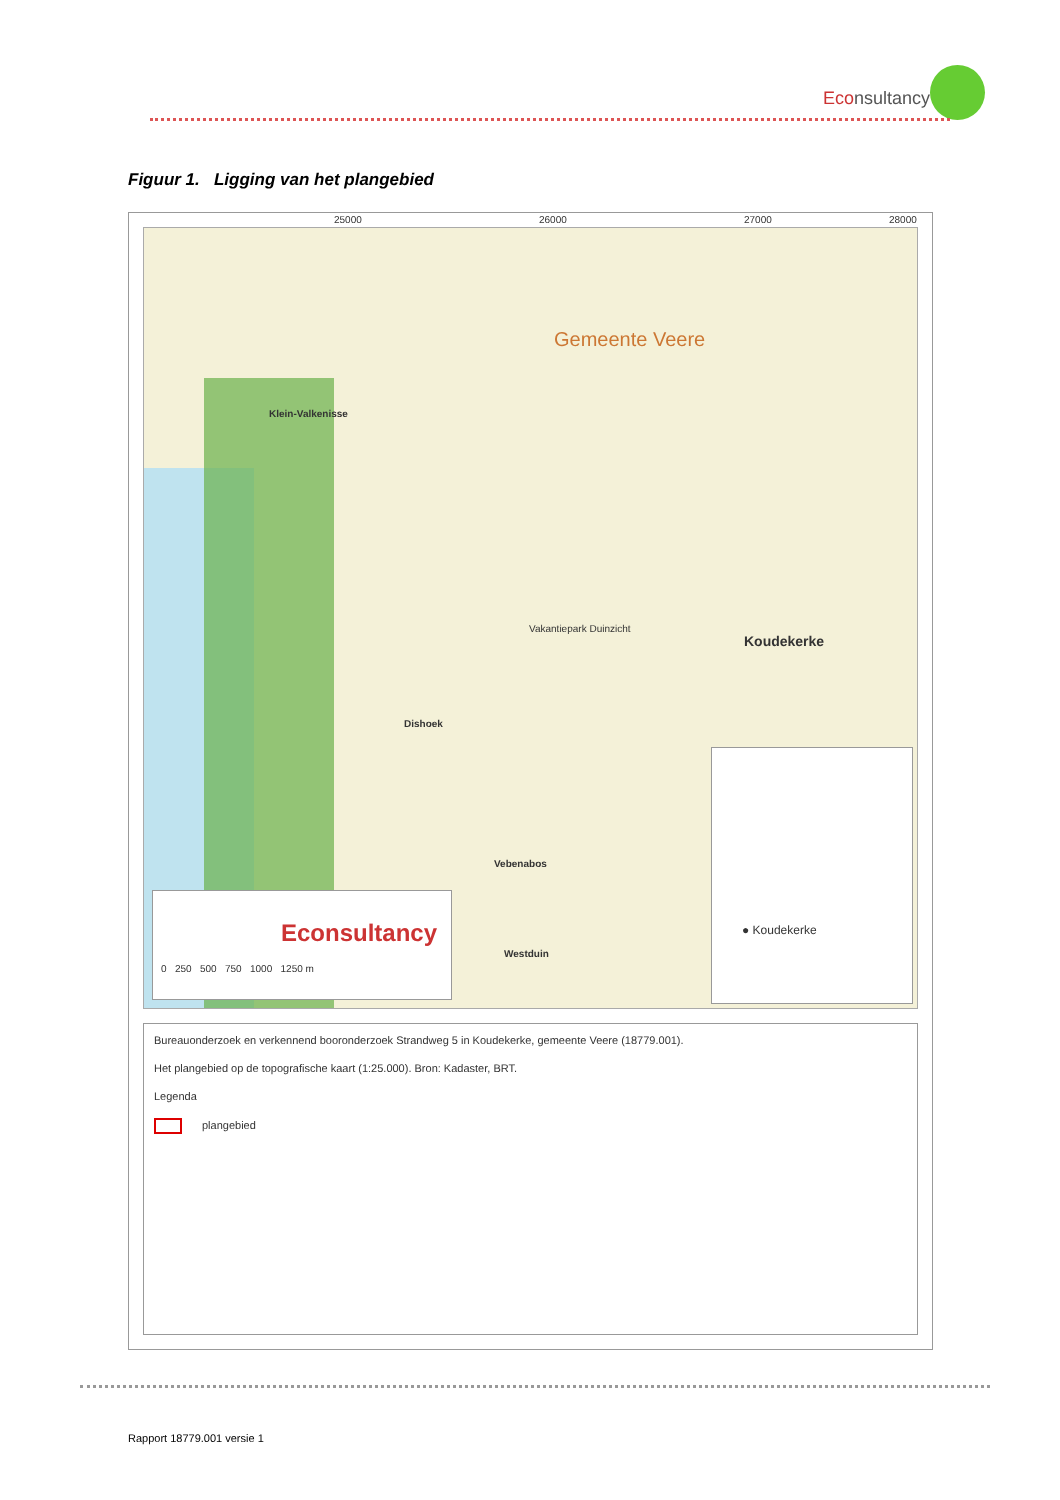Econsultancy
Figuur 1. Ligging van het plangebied
25000 26000 27000 28000
Gemeente Veere
Klein-Valkenisse
Koudekerke
Vakantiepark Duinzicht
Dishoek
Vebenabos
Westduin
Econsultancy
0 250 500 750 1000 1250 m
● Koudekerke
Bureauonderzoek en verkennend booronderzoek Strandweg 5 in Koudekerke, gemeente Veere (18779.001).
Het plangebied op de topografische kaart (1:25.000). Bron: Kadaster, BRT.
Legenda
plangebied
Rapport 18779.001 versie 1